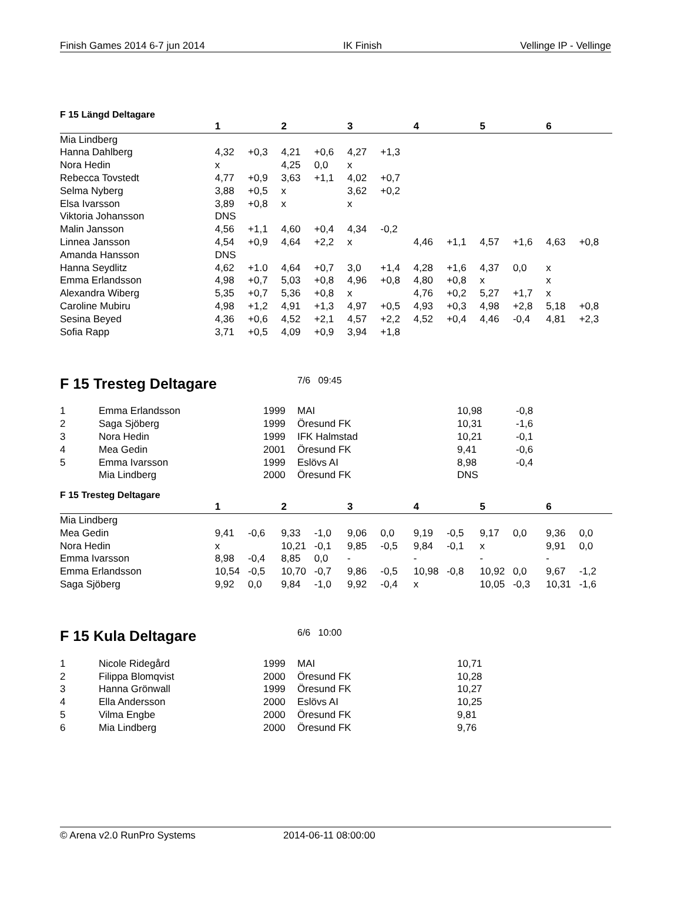Finish Games 2014 6-7 jun 2014 IK Finish Vellinge IP - Vellinge
F 15 Längd Deltagare
| | 1 | | 2 | | 3 | | 4 | | 5 | | 6 | |
| --- | --- | --- | --- | --- | --- | --- | --- | --- | --- | --- | --- | --- |
| Mia Lindberg | | | | | | | | | | | | |
| Hanna Dahlberg | 4,32 | +0,3 | 4,21 | +0,6 | 4,27 | +1,3 | | | | | | |
| Nora Hedin | x | | 4,25 | 0,0 | x | | | | | | | |
| Rebecca Tovstedt | 4,77 | +0,9 | 3,63 | +1,1 | 4,02 | +0,7 | | | | | | |
| Selma Nyberg | 3,88 | +0,5 | x | | 3,62 | +0,2 | | | | | | |
| Elsa Ivarsson | 3,89 | +0,8 | x | | x | | | | | | | |
| Viktoria Johansson | DNS | | | | | | | | | | | |
| Malin Jansson | 4,56 | +1,1 | 4,60 | +0,4 | 4,34 | -0,2 | | | | | | |
| Linnea Jansson | 4,54 | +0,9 | 4,64 | +2,2 | x | | 4,46 | +1,1 | 4,57 | +1,6 | 4,63 | +0,8 |
| Amanda Hansson | DNS | | | | | | | | | | | |
| Hanna Seydlitz | 4,62 | +1.0 | 4,64 | +0,7 | 3,0 | +1,4 | 4,28 | +1,6 | 4,37 | 0,0 | x | |
| Emma Erlandsson | 4,98 | +0,7 | 5,03 | +0,8 | 4,96 | +0,8 | 4,80 | +0,8 | x | | x | |
| Alexandra Wiberg | 5,35 | +0,7 | 5,36 | +0,8 | x | | 4,76 | +0,2 | 5,27 | +1,7 | x | |
| Caroline Mubiru | 4,98 | +1,2 | 4,91 | +1,3 | 4,97 | +0,5 | 4,93 | +0,3 | 4,98 | +2,8 | 5,18 | +0,8 |
| Sesina Beyed | 4,36 | +0,6 | 4,52 | +2,1 | 4,57 | +2,2 | 4,52 | +0,4 | 4,46 | -0,4 | 4,81 | +2,3 |
| Sofia Rapp | 3,71 | +0,5 | 4,09 | +0,9 | 3,94 | +1,8 | | | | | | |
F 15 Tresteg Deltagare
7/6 09:45
| 1 | Emma Erlandsson | 1999 | | MAI | 10,98 | -0,8 |
| 2 | Saga Sjöberg | 1999 | | Öresund FK | 10,31 | -1,6 |
| 3 | Nora Hedin | 1999 | | IFK Halmstad | 10,21 | -0,1 |
| 4 | Mea Gedin | 2001 | | Öresund FK | 9,41 | -0,6 |
| 5 | Emma Ivarsson | 1999 | | Eslövs AI | 8,98 | -0,4 |
| | Mia Lindberg | 2000 | | Öresund FK | DNS | |
F 15 Tresteg Deltagare
| | 1 | | 2 | | 3 | | 4 | | 5 | | 6 | |
| --- | --- | --- | --- | --- | --- | --- | --- | --- | --- | --- | --- | --- |
| Mia Lindberg | | | | | | | | | | | | |
| Mea Gedin | 9,41 | -0,6 | 9,33 | -1,0 | 9,06 | 0,0 | 9,19 | -0,5 | 9,17 | 0,0 | 9,36 | 0,0 |
| Nora Hedin | x | | 10,21 | -0,1 | 9,85 | -0,5 | 9,84 | -0,1 | x | | 9,91 | 0,0 |
| Emma Ivarsson | 8,98 | -0,4 | 8,85 | 0,0 | - | | - | | - | | - | |
| Emma Erlandsson | 10,54 | -0,5 | 10,70 | -0,7 | 9,86 | -0,5 | 10,98 | -0,8 | 10,92 | 0,0 | 9,67 | -1,2 |
| Saga Sjöberg | 9,92 | 0,0 | 9,84 | -1,0 | 9,92 | -0,4 | x | | 10,05 | -0,3 | 10,31 | -1,6 |
F 15 Kula Deltagare
6/6 10:00
| 1 | Nicole Ridegård | 1999 | | MAI | 10,71 |
| 2 | Filippa Blomqvist | 2000 | | Öresund FK | 10,28 |
| 3 | Hanna Grönwall | 1999 | | Öresund FK | 10,27 |
| 4 | Ella Andersson | 2000 | | Eslövs AI | 10,25 |
| 5 | Vilma Engbe | 2000 | | Öresund FK | 9,81 |
| 6 | Mia Lindberg | 2000 | | Öresund FK | 9,76 |
© Arena v2.0 RunPro Systems 2014-06-11 08:00:00